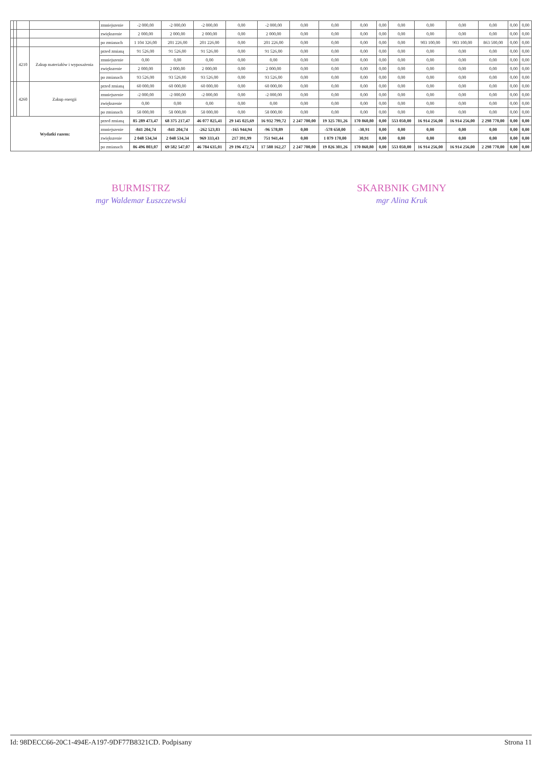| | | | | zmniejszenie | -2 000,00 | -2 000,00 | -2 000,00 | 0,00 | -2 000,00 | 0,00 | 0,00 | 0,00 | 0,00 | 0,00 | 0,00 | 0,00 | 0,00 | 0,00 | 0,00 |
| | | | | zwiększenie | 2 000,00 | 2 000,00 | 2 000,00 | 0,00 | 2 000,00 | 0,00 | 0,00 | 0,00 | 0,00 | 0,00 | 0,00 | 0,00 | 0,00 | 0,00 | 0,00 |
| | | | | po zmianach | 1 104 326,00 | 201 226,00 | 201 226,00 | 0,00 | 201 226,00 | 0,00 | 0,00 | 0,00 | 0,00 | 0,00 | 903 100,00 | 903 100,00 | 863 500,00 | 0,00 | 0,00 |
| | | 4210 | Zakup materiałów i wyposażenia | przed zmianą | 91 526,00 | 91 526,00 | 91 526,00 | 0,00 | 91 526,00 | 0,00 | 0,00 | 0,00 | 0,00 | 0,00 | 0,00 | 0,00 | 0,00 | 0,00 | 0,00 |
| | | | | zmniejszenie | 0,00 | 0,00 | 0,00 | 0,00 | 0,00 | 0,00 | 0,00 | 0,00 | 0,00 | 0,00 | 0,00 | 0,00 | 0,00 | 0,00 | 0,00 |
| | | | | zwiększenie | 2 000,00 | 2 000,00 | 2 000,00 | 0,00 | 2 000,00 | 0,00 | 0,00 | 0,00 | 0,00 | 0,00 | 0,00 | 0,00 | 0,00 | 0,00 | 0,00 |
| | | | | po zmianach | 93 526,00 | 93 526,00 | 93 526,00 | 0,00 | 93 526,00 | 0,00 | 0,00 | 0,00 | 0,00 | 0,00 | 0,00 | 0,00 | 0,00 | 0,00 | 0,00 |
| | | 4260 | Zakup energii | przed zmianą | 60 000,00 | 60 000,00 | 60 000,00 | 0,00 | 60 000,00 | 0,00 | 0,00 | 0,00 | 0,00 | 0,00 | 0,00 | 0,00 | 0,00 | 0,00 | 0,00 |
| | | | | zmniejszenie | -2 000,00 | -2 000,00 | -2 000,00 | 0,00 | -2 000,00 | 0,00 | 0,00 | 0,00 | 0,00 | 0,00 | 0,00 | 0,00 | 0,00 | 0,00 | 0,00 |
| | | | | zwiększenie | 0,00 | 0,00 | 0,00 | 0,00 | 0,00 | 0,00 | 0,00 | 0,00 | 0,00 | 0,00 | 0,00 | 0,00 | 0,00 | 0,00 | 0,00 |
| | | | | po zmianach | 58 000,00 | 58 000,00 | 58 000,00 | 0,00 | 58 000,00 | 0,00 | 0,00 | 0,00 | 0,00 | 0,00 | 0,00 | 0,00 | 0,00 | 0,00 | 0,00 |
| Wydatki razem: | | | | przed zmianą | 85 289 473,47 | 68 375 217,47 | 46 077 825,41 | 29 145 025,69 | 16 932 799,72 | 2 247 700,00 | 19 325 781,26 | 170 860,80 | 0,00 | 553 050,00 | 16 914 256,00 | 16 914 256,00 | 2 298 770,00 | 0,00 | 0,00 |
| | | | | zmniejszenie | -841 204,74 | -841 204,74 | -262 523,83 | -165 944,94 | -96 578,89 | 0,00 | -578 650,00 | -30,91 | 0,00 | 0,00 | 0,00 | 0,00 | 0,00 | 0,00 | 0,00 |
| | | | | zwiększenie | 2 048 534,34 | 2 048 534,34 | 969 333,43 | 217 391,99 | 751 941,44 | 0,00 | 1 079 170,00 | 30,91 | 0,00 | 0,00 | 0,00 | 0,00 | 0,00 | 0,00 | 0,00 |
| | | | | po zmianach | 86 496 803,07 | 69 582 547,07 | 46 784 635,01 | 29 196 472,74 | 17 588 162,27 | 2 247 700,00 | 19 826 301,26 | 170 860,80 | 0,00 | 553 050,00 | 16 914 256,00 | 16 914 256,00 | 2 298 770,00 | 0,00 | 0,00 |
BURMISTRZ
mgr Waldemar Łuszczewski
SKARBNIK GMINY
mgr Alina Kruk
Id: 98DECC66-20C1-494E-A197-9DF77B8321CD. Podpisany Strona 11